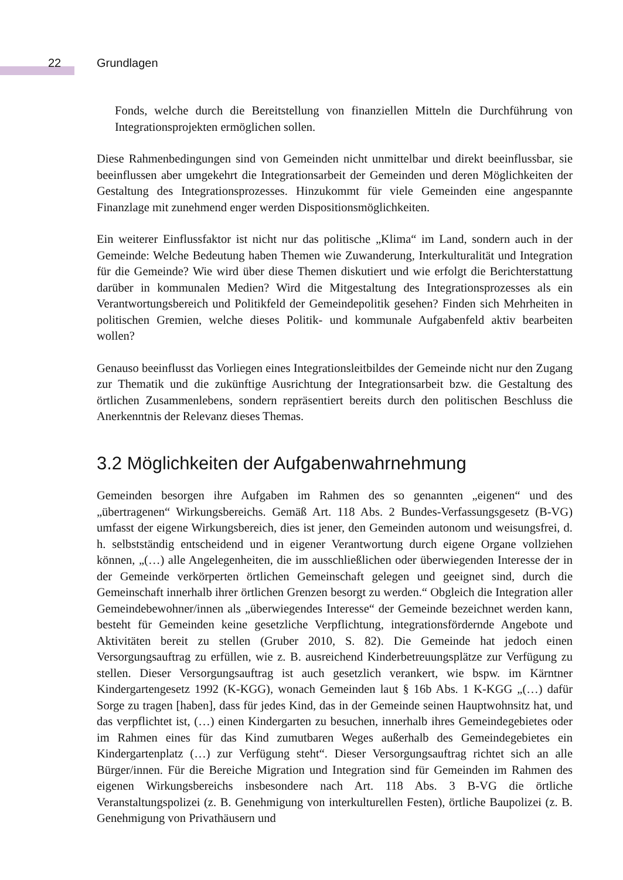22 Grundlagen
Fonds, welche durch die Bereitstellung von finanziellen Mitteln die Durchführung von Integrationsprojekten ermöglichen sollen.
Diese Rahmenbedingungen sind von Gemeinden nicht unmittelbar und direkt beeinflussbar, sie beeinflussen aber umgekehrt die Integrationsarbeit der Gemeinden und deren Möglichkeiten der Gestaltung des Integrationsprozesses. Hinzukommt für viele Gemeinden eine angespannte Finanzlage mit zunehmend enger werden Dispositionsmöglichkeiten.
Ein weiterer Einflussfaktor ist nicht nur das politische „Klima“ im Land, sondern auch in der Gemeinde: Welche Bedeutung haben Themen wie Zuwanderung, Interkulturalität und Integration für die Gemeinde? Wie wird über diese Themen diskutiert und wie erfolgt die Berichterstattung darüber in kommunalen Medien? Wird die Mitgestaltung des Integrationsprozesses als ein Verantwortungsbereich und Politikfeld der Gemeindepolitik gesehen? Finden sich Mehrheiten in politischen Gremien, welche dieses Politik- und kommunale Aufgabenfeld aktiv bearbeiten wollen?
Genauso beeinflusst das Vorliegen eines Integrationsleitbildes der Gemeinde nicht nur den Zugang zur Thematik und die zukünftige Ausrichtung der Integrationsarbeit bzw. die Gestaltung des örtlichen Zusammenlebens, sondern repräsentiert bereits durch den politischen Beschluss die Anerkenntnis der Relevanz dieses Themas.
3.2 Möglichkeiten der Aufgabenwahrnehmung
Gemeinden besorgen ihre Aufgaben im Rahmen des so genannten „eigenen“ und des „übertragenen“ Wirkungsbereichs. Gemäß Art. 118 Abs. 2 Bundes-Verfassungsgesetz (B-VG) umfasst der eigene Wirkungsbereich, dies ist jener, den Gemeinden autonom und weisungsfrei, d. h. selbstständig entscheidend und in eigener Verantwortung durch eigene Organe vollziehen können, „(…) alle Angelegenheiten, die im ausschließlichen oder überwiegenden Interesse der in der Gemeinde verkörperten örtlichen Gemeinschaft gelegen und geeignet sind, durch die Gemeinschaft innerhalb ihrer örtlichen Grenzen besorgt zu werden.“ Obgleich die Integration aller Gemeindebewohner/innen als „überwiegendes Interesse“ der Gemeinde bezeichnet werden kann, besteht für Gemeinden keine gesetzliche Verpflichtung, integrationsfördernde Angebote und Aktivitäten bereit zu stellen (Gruber 2010, S. 82). Die Gemeinde hat jedoch einen Versorgungsauftrag zu erfüllen, wie z. B. ausreichend Kinderbetreuungsplätze zur Verfügung zu stellen. Dieser Versorgungsauftrag ist auch gesetzlich verankert, wie bspw. im Kärntner Kindergartengesetz 1992 (K-KGG), wonach Gemeinden laut § 16b Abs. 1 K-KGG „(…) dafür Sorge zu tragen [haben], dass für jedes Kind, das in der Gemeinde seinen Hauptwohnsitz hat, und das verpflichtet ist, (…) einen Kindergarten zu besuchen, innerhalb ihres Gemeindegebietes oder im Rahmen eines für das Kind zumutbaren Weges außerhalb des Gemeindegebietes ein Kindergartenplatz (…) zur Verfügung steht“. Dieser Versorgungsauftrag richtet sich an alle Bürger/innen. Für die Bereiche Migration und Integration sind für Gemeinden im Rahmen des eigenen Wirkungsbereichs insbesondere nach Art. 118 Abs. 3 B-VG die örtliche Veranstaltungspolizei (z. B. Genehmigung von interkulturellen Festen), örtliche Baupolizei (z. B. Genehmigung von Privathäusern und